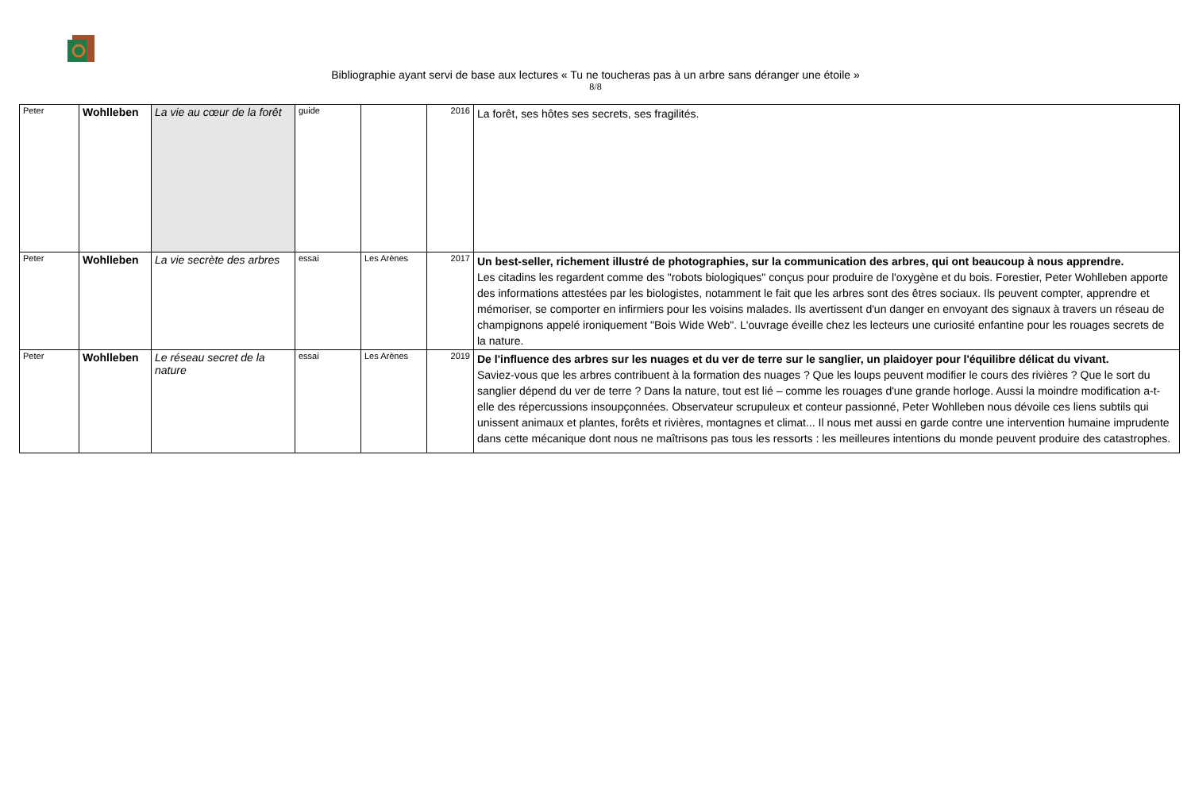Bibliographie ayant servi de base aux lectures « Tu ne toucheras pas à un arbre sans déranger une étoile »
8/8
| Peter | Wohlleben | La vie au cœur de la forêt | guide | | 2016 | La forêt, ses hôtes ses secrets, ses fragilités. |
| Peter | Wohlleben | La vie secrète des arbres | essai | Les Arènes | 2017 | Un best-seller, richement illustré de photographies, sur la communication des arbres, qui ont beaucoup à nous apprendre. Les citadins les regardent comme des "robots biologiques" conçus pour produire de l'oxygène et du bois. Forestier, Peter Wohlleben apporte des informations attestées par les biologistes, notamment le fait que les arbres sont des êtres sociaux. Ils peuvent compter, apprendre et mémoriser, se comporter en infirmiers pour les voisins malades. Ils avertissent d'un danger en envoyant des signaux à travers un réseau de champignons appelé ironiquement "Bois Wide Web". L'ouvrage éveille chez les lecteurs une curiosité enfantine pour les rouages secrets de la nature. |
| Peter | Wohlleben | Le réseau secret de la nature | essai | Les Arènes | 2019 | De l'influence des arbres sur les nuages et du ver de terre sur le sanglier, un plaidoyer pour l'équilibre délicat du vivant. Saviez-vous que les arbres contribuent à la formation des nuages ? Que les loups peuvent modifier le cours des rivières ? Que le sort du sanglier dépend du ver de terre ? Dans la nature, tout est lié – comme les rouages d'une grande horloge. Aussi la moindre modification a-t-elle des répercussions insoupçonnées. Observateur scrupuleux et conteur passionné, Peter Wohlleben nous dévoile ces liens subtils qui unissent animaux et plantes, forêts et rivières, montagnes et climat... Il nous met aussi en garde contre une intervention humaine imprudente dans cette mécanique dont nous ne maîtrisons pas tous les ressorts : les meilleures intentions du monde peuvent produire des catastrophes. |